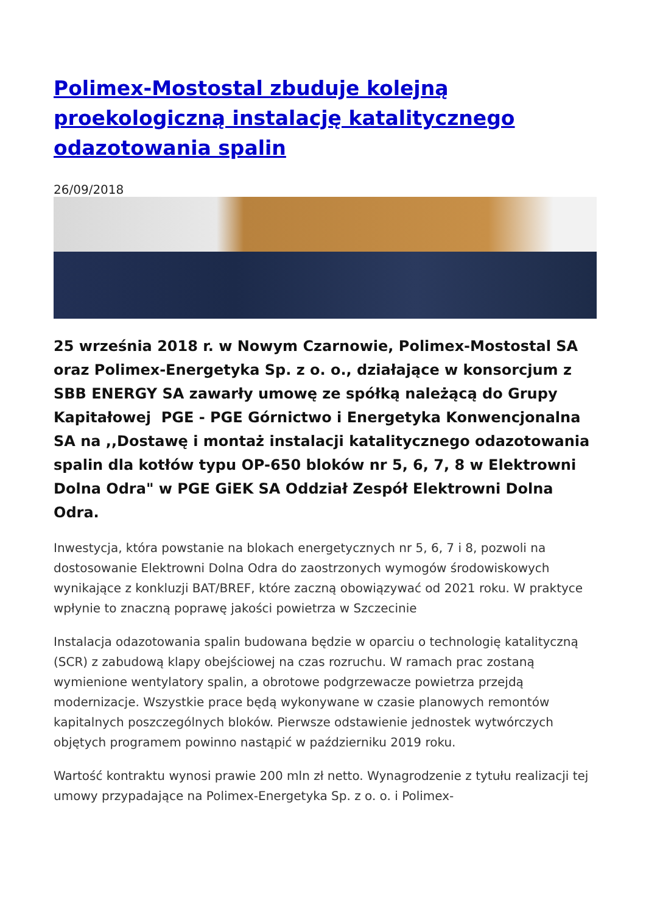Polimex-Mostostal zbuduje kolejną proekologiczną instalację katalitycznego odazotowania spalin
26/09/2018
25 września 2018 r. w Nowym Czarnowie, Polimex-Mostostal SA oraz Polimex-Energetyka Sp. z o. o., działające w konsorcjum z SBB ENERGY SA zawarły umowę ze spółką należącą do Grupy Kapitałowej PGE - PGE Górnictwo i Energetyka Konwencjonalna SA na ,,Dostawę i montaż instalacji katalitycznego odazotowania spalin dla kotłów typu OP-650 bloków nr 5, 6, 7, 8 w Elektrowni Dolna Odra" w PGE GiEK SA Oddział Zespół Elektrowni Dolna Odra.
Inwestycja, która powstanie na blokach energetycznych nr 5, 6, 7 i 8, pozwoli na dostosowanie Elektrowni Dolna Odra do zaostrzonych wymogów środowiskowych wynikające z konkluzji BAT/BREF, które zaczną obowiązywać od 2021 roku. W praktyce wpłynie to znaczną poprawę jakości powietrza w Szczecinie
Instalacja odazotowania spalin budowana będzie w oparciu o technologię katalityczną (SCR) z zabudową klapy obejściowej na czas rozruchu. W ramach prac zostaną wymienione wentylatory spalin, a obrotowe podgrzewacze powietrza przejdą modernizacje. Wszystkie prace będą wykonywane w czasie planowych remontów kapitalnych poszczególnych bloków. Pierwsze odstawienie jednostek wytwórczych objętych programem powinno nastąpić w październiku 2019 roku.
Wartość kontraktu wynosi prawie 200 mln zł netto. Wynagrodzenie z tytułu realizacji tej umowy przypadające na Polimex-Energetyka Sp. z o. o. i Polimex-